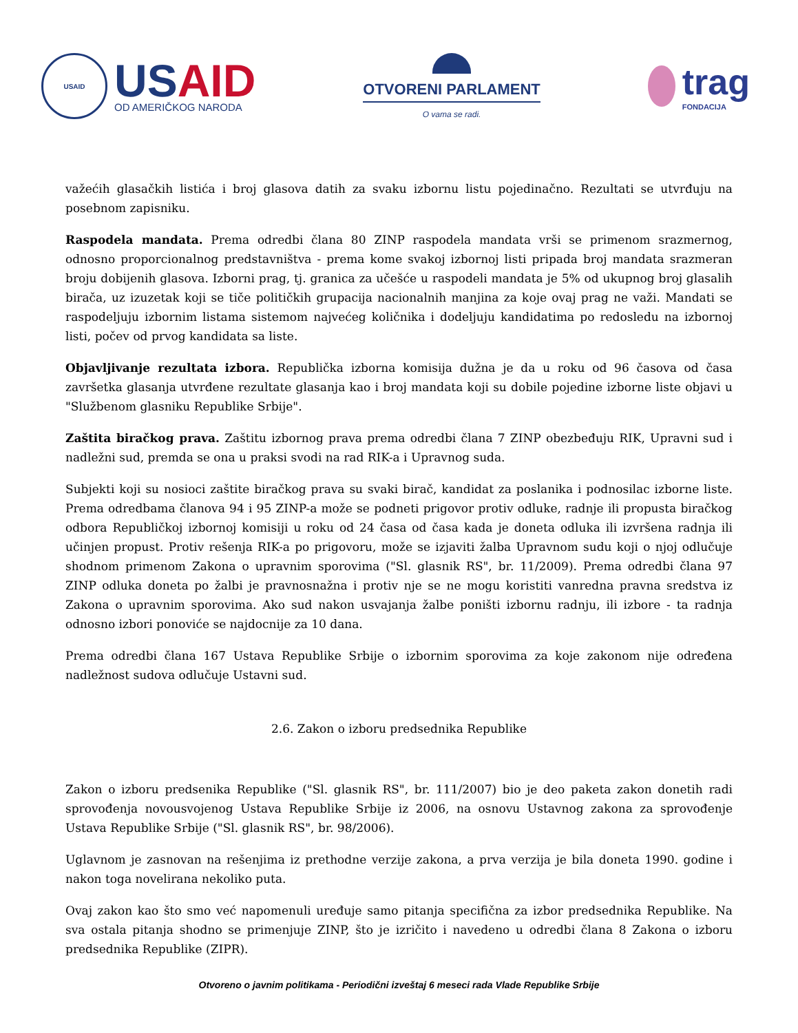USAID
US AID
OD AMERIČKOG NARODA
OTVORENI PARLAMENT
O vama se radi.
trag
FONDACIJA
važećih glasačkih listića i broj glasova datih za svaku izbornu listu pojedinačno. Rezultati se utvrđuju na posebnom zapisniku.
Raspodela mandata. Prema odredbi člana 80 ZINP raspodela mandata vrši se primenom srazmernog, odnosno proporcionalnog predstavništva - prema kome svakoj izbornoj listi pripada broj mandata srazmeran broju dobijenih glasova. Izborni prag, tj. granica za učešće u raspodeli mandata je 5% od ukupnog broj glasalih birača, uz izuzetak koji se tiče političkih grupacija nacionalnih manjina za koje ovaj prag ne važi. Mandati se raspodeljuju izbornim listama sistemom najvećeg količnika i dodeljuju kandidatima po redosledu na izbornoj listi, počev od prvog kandidata sa liste.
Objavljivanje rezultata izbora. Republička izborna komisija dužna je da u roku od 96 časova od časa završetka glasanja utvrđene rezultate glasanja kao i broj mandata koji su dobile pojedine izborne liste objavi u "Službenom glasniku Republike Srbije".
Zaštita biračkog prava. Zaštitu izbornog prava prema odredbi člana 7 ZINP obezbeđuju RIK, Upravni sud i nadležni sud, premda se ona u praksi svodi na rad RIK-a i Upravnog suda.
Subjekti koji su nosioci zaštite biračkog prava su svaki birač, kandidat za poslanika i podnosilac izborne liste. Prema odredbama članova 94 i 95 ZINP-a može se podneti prigovor protiv odluke, radnje ili propusta biračkog odbora Republičkoj izbornoj komisiji u roku od 24 časa od časa kada je doneta odluka ili izvršena radnja ili učinjen propust. Protiv rešenja RIK-a po prigovoru, može se izjaviti žalba Upravnom sudu koji o njoj odlučuje shodnom primenom Zakona o upravnim sporovima ("Sl. glasnik RS", br. 11/2009). Prema odredbi člana 97 ZINP odluka doneta po žalbi je pravnosnažna i protiv nje se ne mogu koristiti vanredna pravna sredstva iz Zakona o upravnim sporovima. Ako sud nakon usvajanja žalbe poništi izbornu radnju, ili izbore - ta radnja odnosno izbori ponoviće se najdocnije za 10 dana.
Prema odredbi člana 167 Ustava Republike Srbije o izbornim sporovima za koje zakonom nije određena nadležnost sudova odlučuje Ustavni sud.
2.6. Zakon o izboru predsednika Republike
Zakon o izboru predsenika Republike ("Sl. glasnik RS", br. 111/2007) bio je deo paketa zakon donetih radi sprovođenja novousvojenog Ustava Republike Srbije iz 2006, na osnovu Ustavnog zakona za sprovođenje Ustava Republike Srbije ("Sl. glasnik RS", br. 98/2006).
Uglavnom je zasnovan na rešenjima iz prethodne verzije zakona, a prva verzija je bila doneta 1990. godine i nakon toga novelirana nekoliko puta.
Ovaj zakon kao što smo već napomenuli uređuje samo pitanja specifična za izbor predsednika Republike. Na sva ostala pitanja shodno se primenjuje ZINP, što je izričito i navedeno u odredbi člana 8 Zakona o izboru predsednika Republike (ZIPR).
Otvoreno o javnim politikama - Periodični izveštaj 6 meseci rada Vlade Republike Srbije